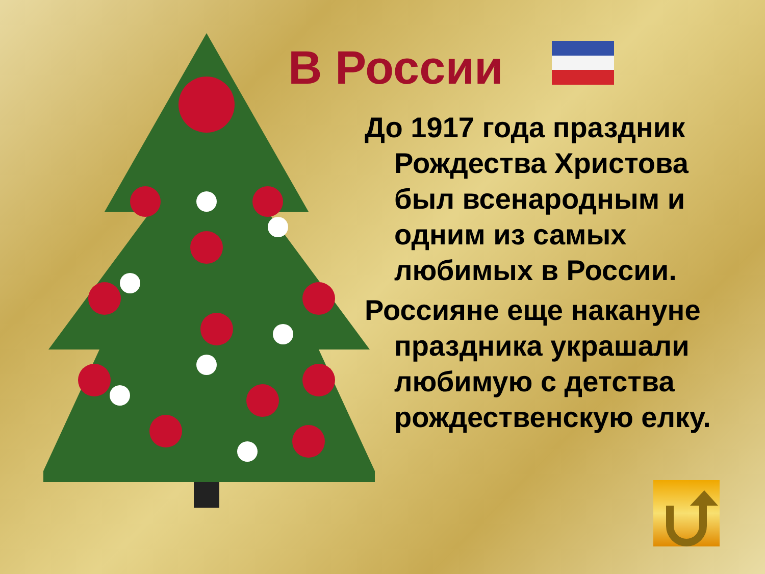В России
До 1917 года праздник Рождества Христова был всенародным и одним из самых любимых в России.
Россияне еще накануне праздника украшали любимую с детства рождественскую елку.